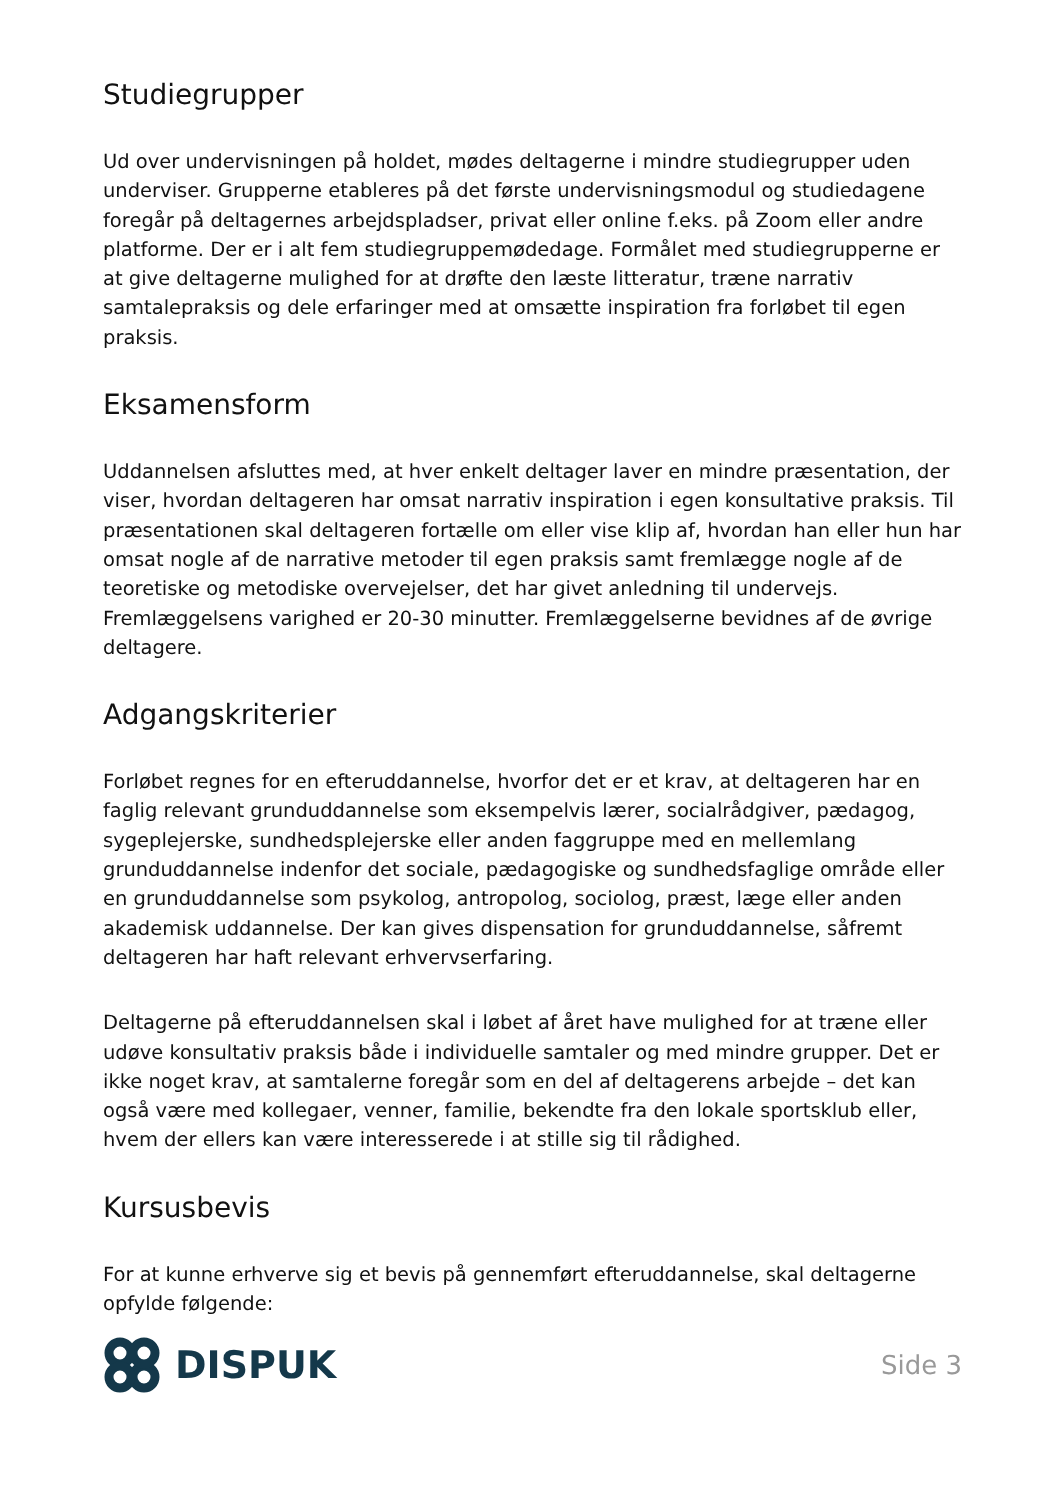Studiegrupper
Ud over undervisningen på holdet, mødes deltagerne i mindre studiegrupper uden underviser. Grupperne etableres på det første undervisningsmodul og studiedagene foregår på deltagernes arbejdspladser, privat eller online f.eks. på Zoom eller andre platforme. Der er i alt fem studiegruppemødedage. Formålet med studiegrupperne er at give deltagerne mulighed for at drøfte den læste litteratur, træne narrativ samtalepraksis og dele erfaringer med at omsætte inspiration fra forløbet til egen praksis.
Eksamensform
Uddannelsen afsluttes med, at hver enkelt deltager laver en mindre præsentation, der viser, hvordan deltageren har omsat narrativ inspiration i egen konsultative praksis. Til præsentationen skal deltageren fortælle om eller vise klip af, hvordan han eller hun har omsat nogle af de narrative metoder til egen praksis samt fremlægge nogle af de teoretiske og metodiske overvejelser, det har givet anledning til undervejs. Fremlæggelsens varighed er 20-30 minutter. Fremlæggelserne bevidnes af de øvrige deltagere.
Adgangskriterier
Forløbet regnes for en efteruddannelse, hvorfor det er et krav, at deltageren har en faglig relevant grunduddannelse som eksempelvis lærer, socialrådgiver, pædagog, sygeplejerske, sundhedsplejerske eller anden faggruppe med en mellemlang grunduddannelse indenfor det sociale, pædagogiske og sundhedsfaglige område eller en grunduddannelse som psykolog, antropolog, sociolog, præst, læge eller anden akademisk uddannelse. Der kan gives dispensation for grunduddannelse, såfremt deltageren har haft relevant erhvervserfaring.
Deltagerne på efteruddannelsen skal i løbet af året have mulighed for at træne eller udøve konsultativ praksis både i individuelle samtaler og med mindre grupper. Det er ikke noget krav, at samtalerne foregår som en del af deltagerens arbejde – det kan også være med kollegaer, venner, familie, bekendte fra den lokale sportsklub eller, hvem der ellers kan være interesserede i at stille sig til rådighed.
Kursusbevis
For at kunne erhverve sig et bevis på gennemført efteruddannelse, skal deltagerne opfylde følgende:
DISPUK
Side 3